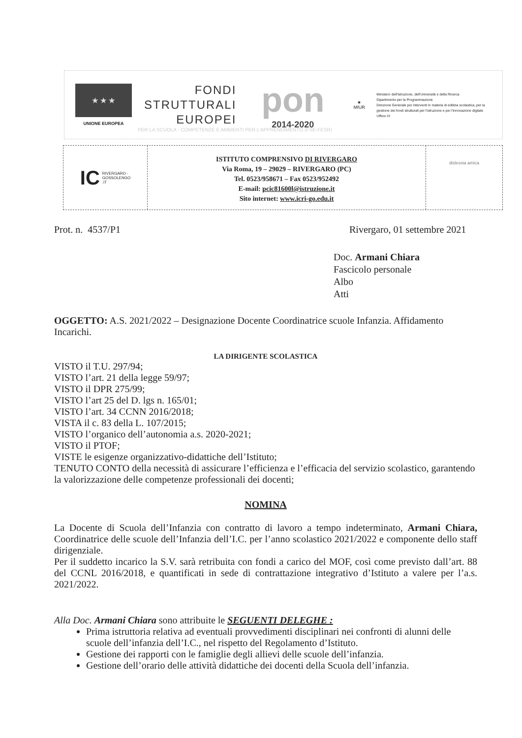★ ★ ★
UNIONE EUROPEA
FONDI
STRUTTURALI
EUROPEI
pon
2014-2020
★
MIUR
Ministero dell'Istruzione, dell'Università e della Ricerca
Dipartimento per la Programmazione
Direzione Generale per interventi in materia di edilizia scolastica, per la gestione dei fondi strutturali per l'istruzione e per l'innovazione digitale
Ufficio IV
PER LA SCUOLA - COMPETENZE E AMBIENTI PER L'APPRENDIMENTO (FSE-FESR)
IC RIVERGARO -
GOSSOLENGO
.IT
ISTITUTO COMPRENSIVO DI RIVERGARO
Via Roma, 19 – 29029 – RIVERGARO (PC)
Tel. 0523/958671 – Fax 0523/952492
E-mail: pcic81600l@istruzione.it
Sito internet: www.icri-go.edu.it
dislessia amica
Prot. n. 4537/P1 Rivergaro, 01 settembre 2021
Doc. Armani Chiara
Fascicolo personale
Albo
Atti
OGGETTO: A.S. 2021/2022 – Designazione Docente Coordinatrice scuole Infanzia. Affidamento Incarichi.
LA DIRIGENTE SCOLASTICA
VISTO il T.U. 297/94;
VISTO l’art. 21 della legge 59/97;
VISTO il DPR 275/99;
VISTO l’art 25 del D. lgs n. 165/01;
VISTO l’art. 34 CCNN 2016/2018;
VISTA il c. 83 della L. 107/2015;
VISTO l’organico dell’autonomia a.s. 2020-2021;
VISTO il PTOF;
VISTE le esigenze organizzativo-didattiche dell’Istituto;
TENUTO CONTO della necessità di assicurare l’efficienza e l’efficacia del servizio scolastico, garantendo la valorizzazione delle competenze professionali dei docenti;
NOMINA
La Docente di Scuola dell’Infanzia con contratto di lavoro a tempo indeterminato, Armani Chiara, Coordinatrice delle scuole dell’Infanzia dell’I.C. per l’anno scolastico 2021/2022 e componente dello staff dirigenziale.
Per il suddetto incarico la S.V. sarà retribuita con fondi a carico del MOF, così come previsto dall’art. 88 del CCNL 2016/2018, e quantificati in sede di contrattazione integrativo d’Istituto a valere per l’a.s. 2021/2022.
Alla Doc. Armani Chiara sono attribuite le SEGUENTI DELEGHE :
Prima istruttoria relativa ad eventuali provvedimenti disciplinari nei confronti di alunni delle scuole dell’infanzia dell’I.C., nel rispetto del Regolamento d’Istituto.
Gestione dei rapporti con le famiglie degli allievi delle scuole dell’infanzia.
Gestione dell’orario delle attività didattiche dei docenti della Scuola dell’infanzia.